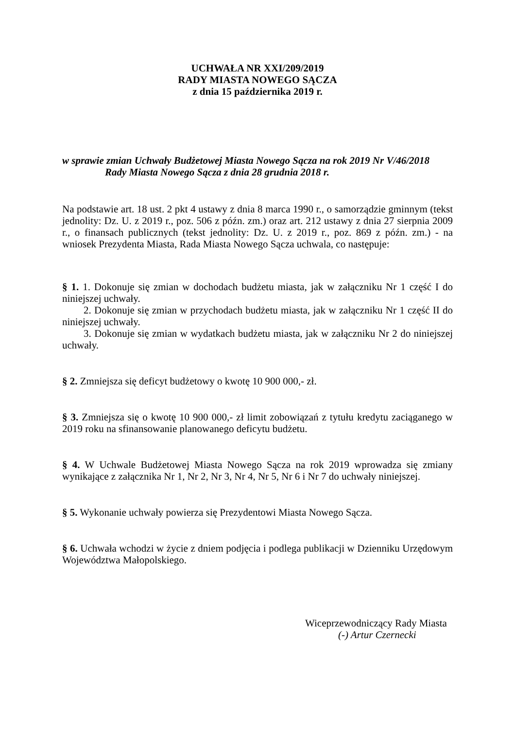UCHWAŁA NR XXI/209/2019
RADY MIASTA NOWEGO SĄCZA
z dnia 15 października 2019 r.
w sprawie zmian Uchwały Budżetowej Miasta Nowego Sącza na rok 2019 Nr V/46/2018
Rady Miasta Nowego Sącza z dnia 28 grudnia 2018 r.
Na podstawie art. 18 ust. 2 pkt 4 ustawy z dnia 8 marca 1990 r., o samorządzie gminnym (tekst jednolity: Dz. U. z 2019 r., poz. 506 z późn. zm.) oraz art. 212 ustawy z dnia 27 sierpnia 2009 r., o finansach publicznych (tekst jednolity: Dz. U. z 2019 r., poz. 869 z późn. zm.) - na wniosek Prezydenta Miasta, Rada Miasta Nowego Sącza uchwala, co następuje:
§ 1. 1. Dokonuje się zmian w dochodach budżetu miasta, jak w załączniku Nr 1 część I do niniejszej uchwały.
2. Dokonuje się zmian w przychodach budżetu miasta, jak w załączniku Nr 1 część II do niniejszej uchwały.
3. Dokonuje się zmian w wydatkach budżetu miasta, jak w załączniku Nr 2 do niniejszej uchwały.
§ 2. Zmniejsza się deficyt budżetowy o kwotę 10 900 000,- zł.
§ 3. Zmniejsza się o kwotę 10 900 000,- zł limit zobowiązań z tytułu kredytu zaciąganego w 2019 roku na sfinansowanie planowanego deficytu budżetu.
§ 4. W Uchwale Budżetowej Miasta Nowego Sącza na rok 2019 wprowadza się zmiany wynikające z załącznika Nr 1, Nr 2, Nr 3, Nr 4, Nr 5, Nr 6 i Nr 7 do uchwały niniejszej.
§ 5. Wykonanie uchwały powierza się Prezydentowi Miasta Nowego Sącza.
§ 6. Uchwała wchodzi w życie z dniem podjęcia i podlega publikacji w Dzienniku Urzędowym Województwa Małopolskiego.
Wiceprzewodniczący Rady Miasta
(-) Artur Czernecki